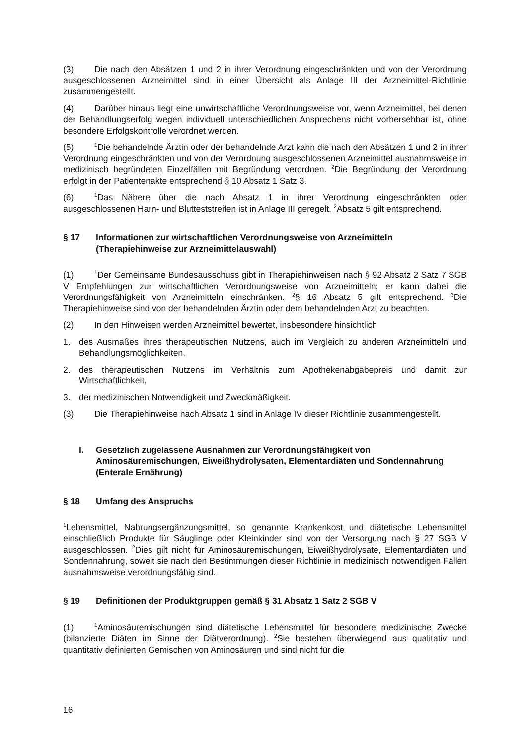(3) Die nach den Absätzen 1 und 2 in ihrer Verordnung eingeschränkten und von der Verordnung ausgeschlossenen Arzneimittel sind in einer Übersicht als Anlage III der Arzneimittel-Richtlinie zusammengestellt.
(4) Darüber hinaus liegt eine unwirtschaftliche Verordnungsweise vor, wenn Arzneimittel, bei denen der Behandlungserfolg wegen individuell unterschiedlichen Ansprechens nicht vorhersehbar ist, ohne besondere Erfolgskontrolle verordnet werden.
(5)<sup>1</sup>Die behandelnde Ärztin oder der behandelnde Arzt kann die nach den Absätzen 1 und 2 in ihrer Verordnung eingeschränkten und von der Verordnung ausgeschlossenen Arzneimittel ausnahmsweise in medizinisch begründeten Einzelfällen mit Begründung verordnen. <sup>2</sup>Die Begründung der Verordnung erfolgt in der Patientenakte entsprechend § 10 Absatz 1 Satz 3.
(6)<sup>1</sup>Das Nähere über die nach Absatz 1 in ihrer Verordnung eingeschränkten oder ausgeschlossenen Harn- und Blutteststreifen ist in Anlage III geregelt. <sup>2</sup>Absatz 5 gilt entsprechend.
§ 17 Informationen zur wirtschaftlichen Verordnungsweise von Arzneimitteln (Therapiehinweise zur Arzneimittelauswahl)
(1)<sup>1</sup>Der Gemeinsame Bundesausschuss gibt in Therapiehinweisen nach § 92 Absatz 2 Satz 7 SGB V Empfehlungen zur wirtschaftlichen Verordnungsweise von Arzneimitteln; er kann dabei die Verordnungsfähigkeit von Arzneimitteln einschränken. <sup>2</sup>§ 16 Absatz 5 gilt entsprechend. <sup>3</sup>Die Therapiehinweise sind von der behandelnden Ärztin oder dem behandelnden Arzt zu beachten.
(2) In den Hinweisen werden Arzneimittel bewertet, insbesondere hinsichtlich
1. des Ausmaßes ihres therapeutischen Nutzens, auch im Vergleich zu anderen Arzneimitteln und Behandlungsmöglichkeiten,
2. des therapeutischen Nutzens im Verhältnis zum Apothekenabgabepreis und damit zur Wirtschaftlichkeit,
3. der medizinischen Notwendigkeit und Zweckmäßigkeit.
(3) Die Therapiehinweise nach Absatz 1 sind in Anlage IV dieser Richtlinie zusammengestellt.
I. Gesetzlich zugelassene Ausnahmen zur Verordnungsfähigkeit von Aminosäuremischungen, Eiweißhydrolysaten, Elementardiäten und Sondennahrung (Enterale Ernährung)
§ 18 Umfang des Anspruchs
<sup>1</sup> Lebensmittel, Nahrungsergänzungsmittel, so genannte Krankenkost und diätetische Lebensmittel einschließlich Produkte für Säuglinge oder Kleinkinder sind von der Versorgung nach § 27 SGB V ausgeschlossen. <sup>2</sup>Dies gilt nicht für Aminosäuremischungen, Eiweißhydrolysate, Elementardiäten und Sondennahrung, soweit sie nach den Bestimmungen dieser Richtlinie in medizinisch notwendigen Fällen ausnahmsweise verordnungsfähig sind.
§ 19 Definitionen der Produktgruppen gemäß § 31 Absatz 1 Satz 2 SGB V
(1)<sup>1</sup>Aminosäuremischungen sind diätetische Lebensmittel für besondere medizinische Zwecke (bilanzierte Diäten im Sinne der Diätverordnung). <sup>2</sup>Sie bestehen überwiegend aus qualitativ und quantitativ definierten Gemischen von Aminosäuren und sind nicht für die
16